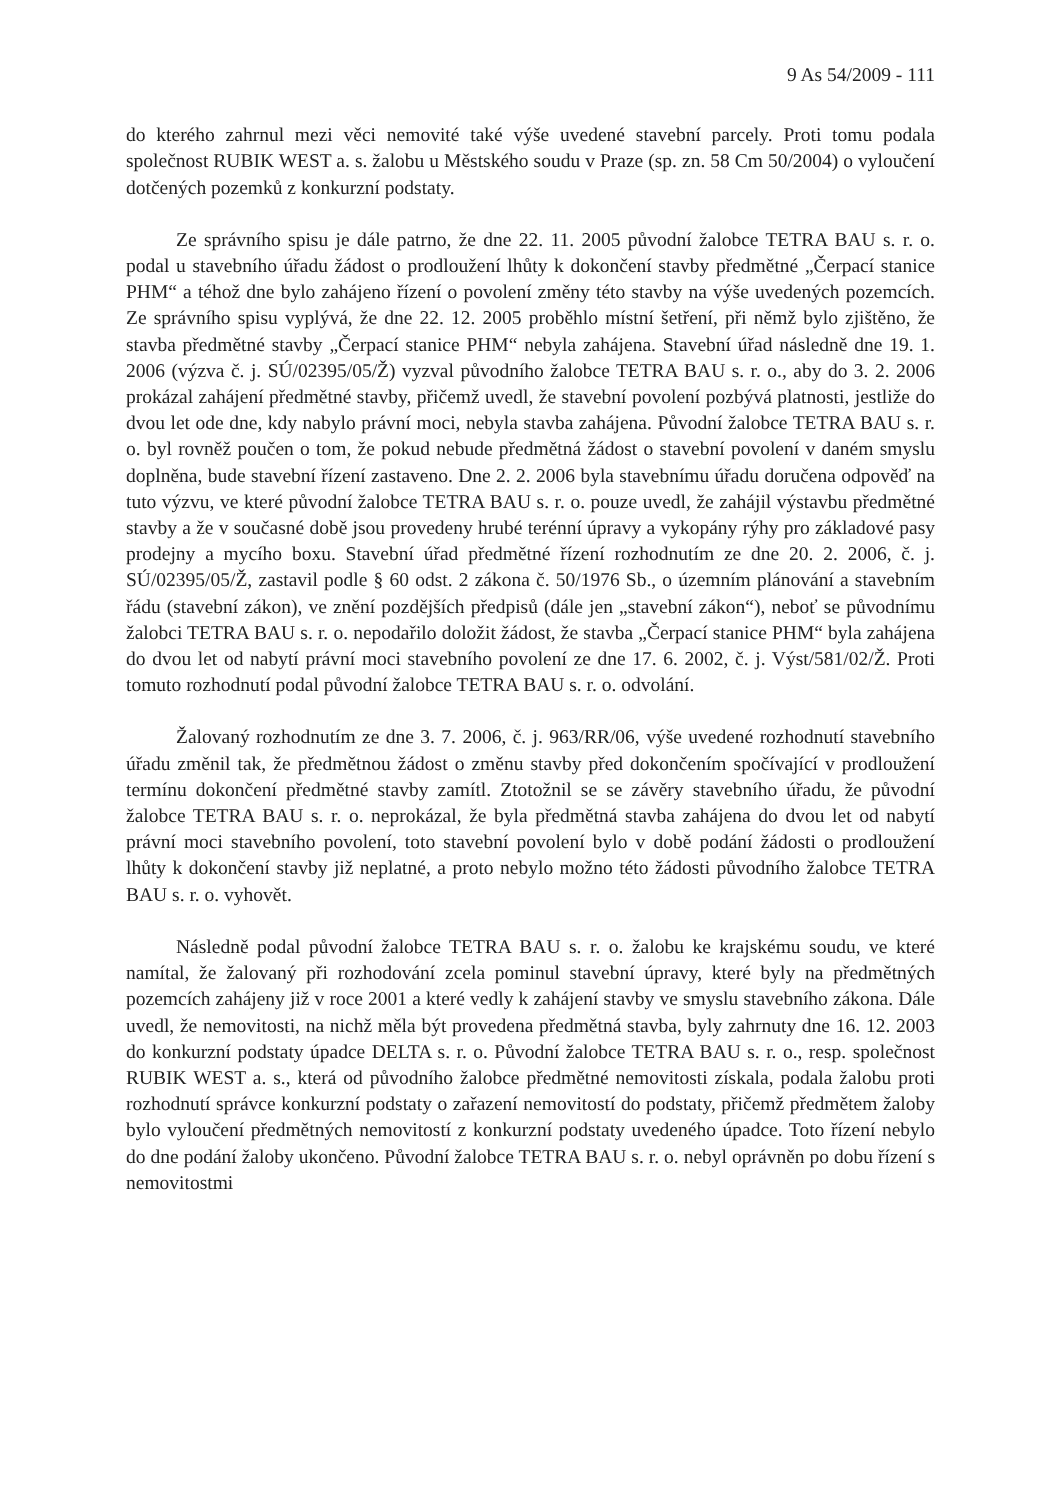9 As 54/2009 - 111
do kterého zahrnul mezi věci nemovité také výše uvedené stavební parcely. Proti tomu podala společnost RUBIK WEST a. s. žalobu u Městského soudu v Praze (sp. zn. 58 Cm 50/2004) o vyloučení dotčených pozemků z konkurzní podstaty.
Ze správního spisu je dále patrno, že dne 22. 11. 2005 původní žalobce TETRA BAU s. r. o. podal u stavebního úřadu žádost o prodloužení lhůty k dokončení stavby předmětné „Čerpací stanice PHM“ a téhož dne bylo zahájeno řízení o povolení změny této stavby na výše uvedených pozemcích. Ze správního spisu vyplývá, že dne 22. 12. 2005 proběhlo místní šetření, při němž bylo zjištěno, že stavba předmětné stavby „Čerpací stanice PHM“ nebyla zahájena. Stavební úřad následně dne 19. 1. 2006 (výzva č. j. SÚ/02395/05/Ž) vyzval původního žalobce TETRA BAU s. r. o., aby do 3. 2. 2006 prokázal zahájení předmětné stavby, přičemž uvedl, že stavební povolení pozbývá platnosti, jestliže do dvou let ode dne, kdy nabylo právní moci, nebyla stavba zahájena. Původní žalobce TETRA BAU s. r. o. byl rovněž poučen o tom, že pokud nebude předmětná žádost o stavební povolení v daném smyslu doplněna, bude stavební řízení zastaveno. Dne 2. 2. 2006 byla stavebnímu úřadu doručena odpověď na tuto výzvu, ve které původní žalobce TETRA BAU s. r. o. pouze uvedl, že zahájil výstavbu předmětné stavby a že v současné době jsou provedeny hrubé terénní úpravy a vykopány rýhy pro základové pasy prodejny a mycího boxu. Stavební úřad předmětné řízení rozhodnutím ze dne 20. 2. 2006, č. j. SÚ/02395/05/Ž, zastavil podle § 60 odst. 2 zákona č. 50/1976 Sb., o územním plánování a stavebním řádu (stavební zákon), ve znění pozdějších předpisů (dále jen „stavební zákon“), neboť se původnímu žalobci TETRA BAU s. r. o. nepodařilo doložit žádost, že stavba „Čerpací stanice PHM“ byla zahájena do dvou let od nabytí právní moci stavebního povolení ze dne 17. 6. 2002, č. j. Výst/581/02/Ž. Proti tomuto rozhodnutí podal původní žalobce TETRA BAU s. r. o. odvolání.
Žalovaný rozhodnutím ze dne 3. 7. 2006, č. j. 963/RR/06, výše uvedené rozhodnutí stavebního úřadu změnil tak, že předmětnou žádost o změnu stavby před dokončením spočívající v prodloužení termínu dokončení předmětné stavby zamítl. Ztotožnil se se závěry stavebního úřadu, že původní žalobce TETRA BAU s. r. o. neprokázal, že byla předmětná stavba zahájena do dvou let od nabytí právní moci stavebního povolení, toto stavební povolení bylo v době podání žádosti o prodloužení lhůty k dokončení stavby již neplatné, a proto nebylo možno této žádosti původního žalobce TETRA BAU s. r. o. vyhovět.
Následně podal původní žalobce TETRA BAU s. r. o. žalobu ke krajskému soudu, ve které namítal, že žalovaný při rozhodování zcela pominul stavební úpravy, které byly na předmětných pozemcích zahájeny již v roce 2001 a které vedly k zahájení stavby ve smyslu stavebního zákona. Dále uvedl, že nemovitosti, na nichž měla být provedena předmětná stavba, byly zahrnuty dne 16. 12. 2003 do konkurzní podstaty úpadce DELTA s. r. o. Původní žalobce TETRA BAU s. r. o., resp. společnost RUBIK WEST a. s., která od původního žalobce předmětné nemovitosti získala, podala žalobu proti rozhodnutí správce konkurzní podstaty o zařazení nemovitostí do podstaty, přičemž předmětem žaloby bylo vyloučení předmětných nemovitostí z konkurzní podstaty uvedeného úpadce. Toto řízení nebylo do dne podání žaloby ukončeno. Původní žalobce TETRA BAU s. r. o. nebyl oprávněn po dobu řízení s nemovitostmi